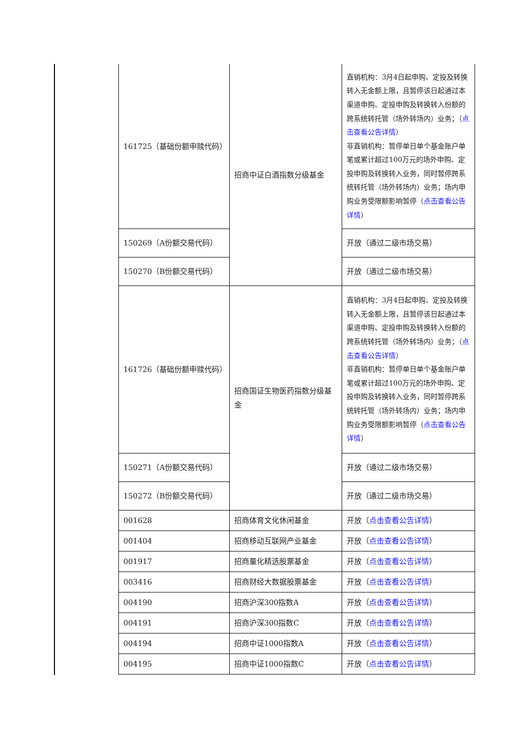| 161725（基础份额申赎代码） | 招商中证白酒指数分级基金 | 直销机构：3月4日起申购、定投及转换转入无金额上限，且暂停该日起通过本渠道申购、定投申购及转换转入份额的跨系统转托管（场外转场内）业务；（ 点击查看公告详情 ） 非直销机构：暂停单日单个基金账户单笔或累计超过100万元的场外申购、定投申购及转换转入业务，同时暂停跨系统转托管（场外转场内）业务；场内申购业务受限额影响暂停（ 点击查看公告详情 ） |
| 150269（A份额交易代码） | | 开放（通过二级市场交易） |
| 150270（B份额交易代码） | | 开放（通过二级市场交易） |
| 161726（基础份额申赎代码） | 招商国证生物医药指数分级基金 | 直销机构：3月4日起申购、定投及转换转入无金额上限，且暂停该日起通过本渠道申购、定投申购及转换转入份额的跨系统转托管（场外转场内）业务；（ 点击查看公告详情 ） 非直销机构：暂停单日单个基金账户单笔或累计超过100万元的场外申购、定投申购及转换转入业务，同时暂停跨系统转托管（场外转场内）业务；场内申购业务受限额影响暂停（ 点击查看公告详情 ） |
| 150271（A份额交易代码） | | 开放（通过二级市场交易） |
| 150272（B份额交易代码） | | 开放（通过二级市场交易） |
| 001628 | 招商体育文化休闲基金 | 开放（ 点击查看公告详情 ） |
| 001404 | 招商移动互联网产业基金 | 开放（ 点击查看公告详情 ） |
| 001917 | 招商量化精选股票基金 | 开放（ 点击查看公告详情 ） |
| 003416 | 招商财经大数据股票基金 | 开放（ 点击查看公告详情 ） |
| 004190 | 招商沪深300指数A | 开放（ 点击查看公告详情 ） |
| 004191 | 招商沪深300指数C | 开放（ 点击查看公告详情 ） |
| 004194 | 招商中证1000指数A | 开放（ 点击查看公告详情 ） |
| 004195 | 招商中证1000指数C | 开放（ 点击查看公告详情 ） |